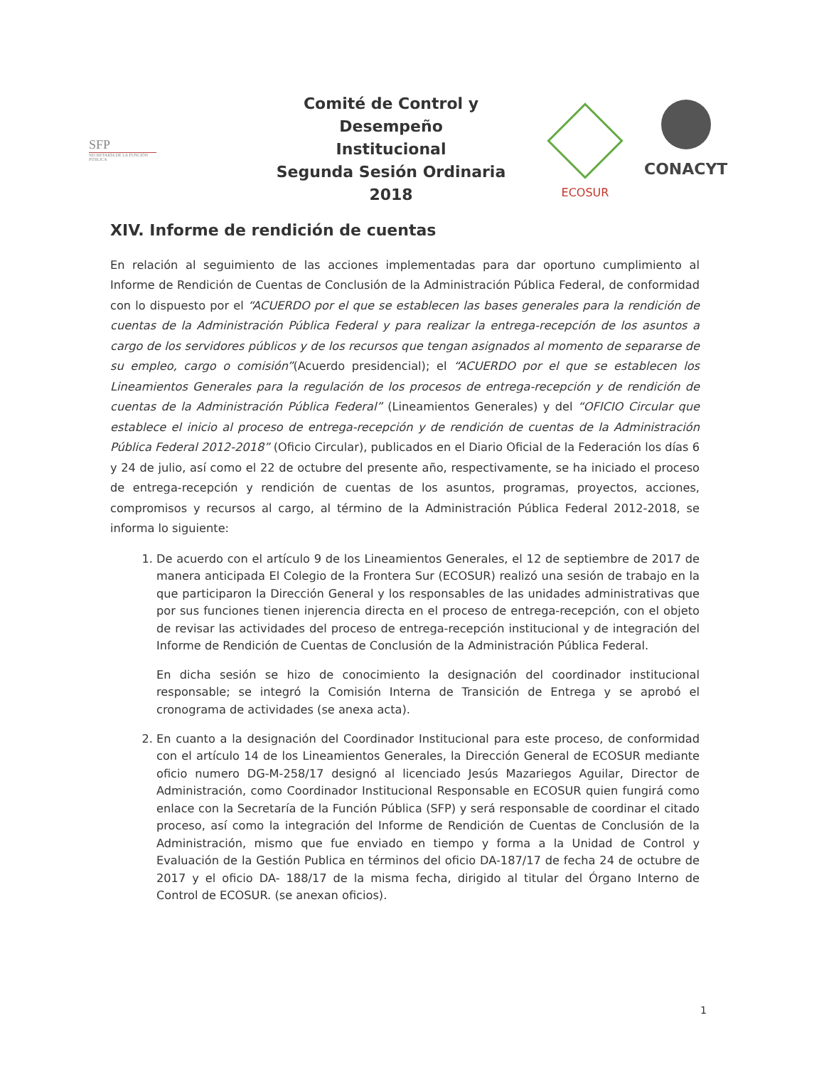SFP
SECRETARÍA DE LA FUNCIÓN PÚBLICA
Comité de Control y Desempeño
Institucional
Segunda Sesión Ordinaria 2018
ECOSUR
CONACYT
XIV. Informe de rendición de cuentas
En relación al seguimiento de las acciones implementadas para dar oportuno cumplimiento al Informe de Rendición de Cuentas de Conclusión de la Administración Pública Federal, de conformidad con lo dispuesto por el “ACUERDO por el que se establecen las bases generales para la rendición de cuentas de la Administración Pública Federal y para realizar la entrega-recepción de los asuntos a cargo de los servidores públicos y de los recursos que tengan asignados al momento de separarse de su empleo, cargo o comisión”(Acuerdo presidencial); el “ACUERDO por el que se establecen los Lineamientos Generales para la regulación de los procesos de entrega-recepción y de rendición de cuentas de la Administración Pública Federal” (Lineamientos Generales) y del “OFICIO Circular que establece el inicio al proceso de entrega-recepción y de rendición de cuentas de la Administración Pública Federal 2012-2018” (Oficio Circular), publicados en el Diario Oficial de la Federación los días 6 y 24 de julio, así como el 22 de octubre del presente año, respectivamente, se ha iniciado el proceso de entrega-recepción y rendición de cuentas de los asuntos, programas, proyectos, acciones, compromisos y recursos al cargo, al término de la Administración Pública Federal 2012-2018, se informa lo siguiente:
1. De acuerdo con el artículo 9 de los Lineamientos Generales, el 12 de septiembre de 2017 de manera anticipada El Colegio de la Frontera Sur (ECOSUR) realizó una sesión de trabajo en la que participaron la Dirección General y los responsables de las unidades administrativas que por sus funciones tienen injerencia directa en el proceso de entrega-recepción, con el objeto de revisar las actividades del proceso de entrega-recepción institucional y de integración del Informe de Rendición de Cuentas de Conclusión de la Administración Pública Federal.
En dicha sesión se hizo de conocimiento la designación del coordinador institucional responsable; se integró la Comisión Interna de Transición de Entrega y se aprobó el cronograma de actividades (se anexa acta).
2. En cuanto a la designación del Coordinador Institucional para este proceso, de conformidad con el artículo 14 de los Lineamientos Generales, la Dirección General de ECOSUR mediante oficio numero DG-M-258/17 designó al licenciado Jesús Mazariegos Aguilar, Director de Administración, como Coordinador Institucional Responsable en ECOSUR quien fungirá como enlace con la Secretaría de la Función Pública (SFP) y será responsable de coordinar el citado proceso, así como la integración del Informe de Rendición de Cuentas de Conclusión de la Administración, mismo que fue enviado en tiempo y forma a la Unidad de Control y Evaluación de la Gestión Publica en términos del oficio DA-187/17 de fecha 24 de octubre de 2017 y el oficio DA- 188/17 de la misma fecha, dirigido al titular del Órgano Interno de Control de ECOSUR. (se anexan oficios).
1